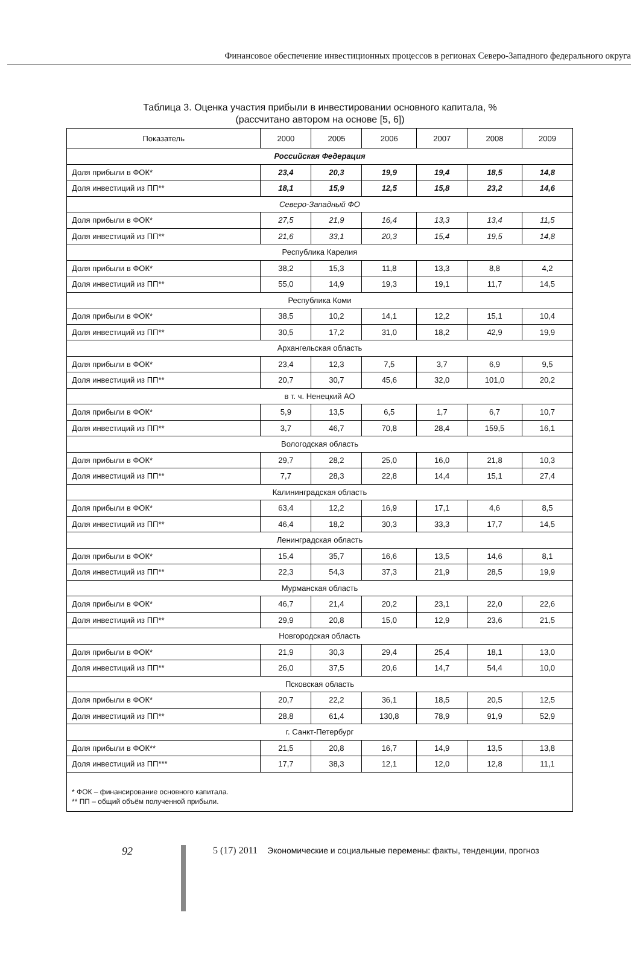Финансовое обеспечение инвестиционных процессов в регионах Северо-Западного федерального округа
Таблица 3. Оценка участия прибыли в инвестировании основного капитала, %
(рассчитано автором на основе [5, 6])
| Показатель | 2000 | 2005 | 2006 | 2007 | 2008 | 2009 |
| --- | --- | --- | --- | --- | --- | --- |
| Российская Федерация | | | | | | |
| Доля прибыли в ФОК* | 23,4 | 20,3 | 19,9 | 19,4 | 18,5 | 14,8 |
| Доля инвестиций из ПП** | 18,1 | 15,9 | 12,5 | 15,8 | 23,2 | 14,6 |
| Северо-Западный ФО | | | | | | |
| Доля прибыли в ФОК* | 27,5 | 21,9 | 16,4 | 13,3 | 13,4 | 11,5 |
| Доля инвестиций из ПП** | 21,6 | 33,1 | 20,3 | 15,4 | 19,5 | 14,8 |
| Республика Карелия | | | | | | |
| Доля прибыли в ФОК* | 38,2 | 15,3 | 11,8 | 13,3 | 8,8 | 4,2 |
| Доля инвестиций из ПП** | 55,0 | 14,9 | 19,3 | 19,1 | 11,7 | 14,5 |
| Республика Коми | | | | | | |
| Доля прибыли в ФОК* | 38,5 | 10,2 | 14,1 | 12,2 | 15,1 | 10,4 |
| Доля инвестиций из ПП** | 30,5 | 17,2 | 31,0 | 18,2 | 42,9 | 19,9 |
| Архангельская область | | | | | | |
| Доля прибыли в ФОК* | 23,4 | 12,3 | 7,5 | 3,7 | 6,9 | 9,5 |
| Доля инвестиций из ПП** | 20,7 | 30,7 | 45,6 | 32,0 | 101,0 | 20,2 |
| в т. ч. Ненецкий АО | | | | | | |
| Доля прибыли в ФОК* | 5,9 | 13,5 | 6,5 | 1,7 | 6,7 | 10,7 |
| Доля инвестиций из ПП** | 3,7 | 46,7 | 70,8 | 28,4 | 159,5 | 16,1 |
| Вологодская область | | | | | | |
| Доля прибыли в ФОК* | 29,7 | 28,2 | 25,0 | 16,0 | 21,8 | 10,3 |
| Доля инвестиций из ПП** | 7,7 | 28,3 | 22,8 | 14,4 | 15,1 | 27,4 |
| Калининградская область | | | | | | |
| Доля прибыли в ФОК* | 63,4 | 12,2 | 16,9 | 17,1 | 4,6 | 8,5 |
| Доля инвестиций из ПП** | 46,4 | 18,2 | 30,3 | 33,3 | 17,7 | 14,5 |
| Ленинградская область | | | | | | |
| Доля прибыли в ФОК* | 15,4 | 35,7 | 16,6 | 13,5 | 14,6 | 8,1 |
| Доля инвестиций из ПП** | 22,3 | 54,3 | 37,3 | 21,9 | 28,5 | 19,9 |
| Мурманская область | | | | | | |
| Доля прибыли в ФОК* | 46,7 | 21,4 | 20,2 | 23,1 | 22,0 | 22,6 |
| Доля инвестиций из ПП** | 29,9 | 20,8 | 15,0 | 12,9 | 23,6 | 21,5 |
| Новгородская область | | | | | | |
| Доля прибыли в ФОК* | 21,9 | 30,3 | 29,4 | 25,4 | 18,1 | 13,0 |
| Доля инвестиций из ПП** | 26,0 | 37,5 | 20,6 | 14,7 | 54,4 | 10,0 |
| Псковская область | | | | | | |
| Доля прибыли в ФОК* | 20,7 | 22,2 | 36,1 | 18,5 | 20,5 | 12,5 |
| Доля инвестиций из ПП** | 28,8 | 61,4 | 130,8 | 78,9 | 91,9 | 52,9 |
| г. Санкт-Петербург | | | | | | |
| Доля прибыли в ФОК** | 21,5 | 20,8 | 16,7 | 14,9 | 13,5 | 13,8 |
| Доля инвестиций из ПП*** | 17,7 | 38,3 | 12,1 | 12,0 | 12,8 | 11,1 |
| * ФОК – финансирование основного капитала. ** ПП – общий объём полученной прибыли. | | | | | | |
92 5 (17) 2011 Экономические и социальные перемены: факты, тенденции, прогноз